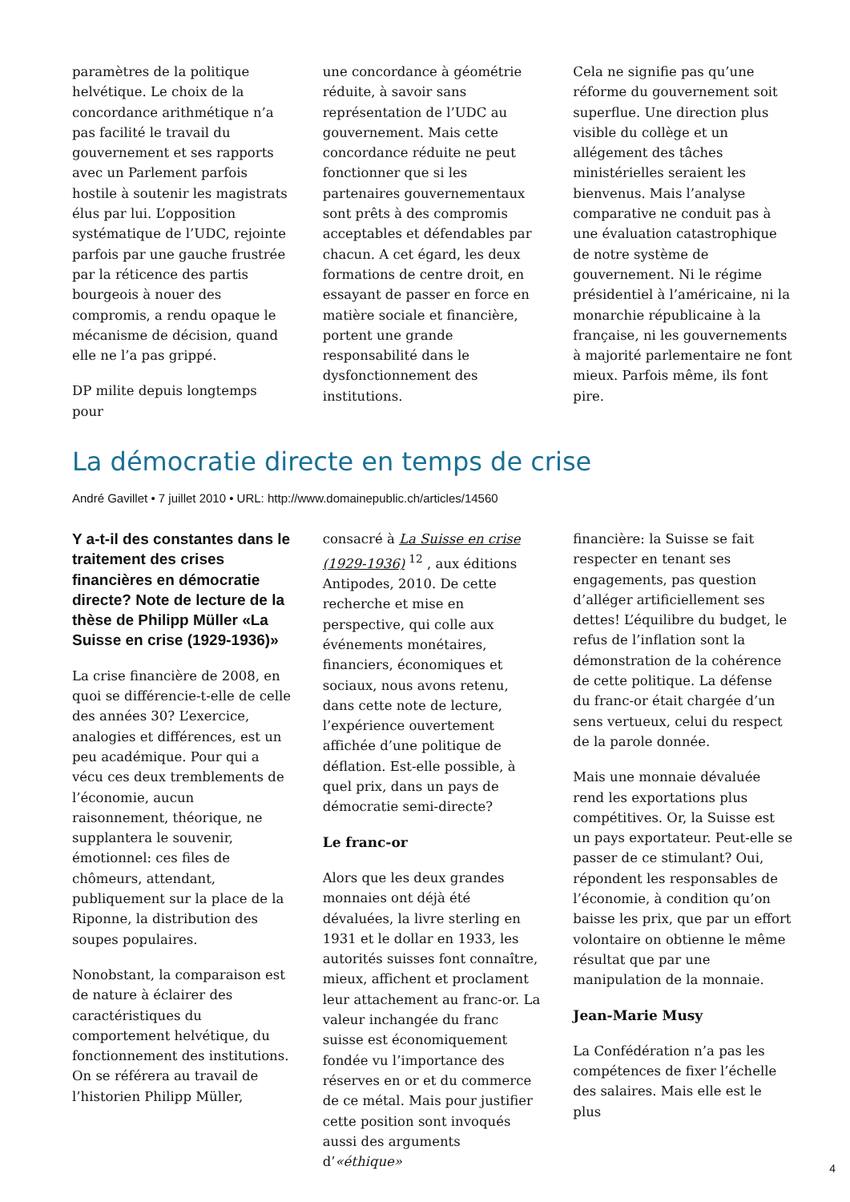paramètres de la politique helvétique. Le choix de la concordance arithmétique n’a pas facilité le travail du gouvernement et ses rapports avec un Parlement parfois hostile à soutenir les magistrats élus par lui. L’opposition systématique de l’UDC, rejointe parfois par une gauche frustrée par la réticence des partis bourgeois à nouer des compromis, a rendu opaque le mécanisme de décision, quand elle ne l’a pas grippé.
DP milite depuis longtemps pour
une concordance à géométrie réduite, à savoir sans représentation de l’UDC au gouvernement. Mais cette concordance réduite ne peut fonctionner que si les partenaires gouvernementaux sont prêts à des compromis acceptables et défendables par chacun. A cet égard, les deux formations de centre droit, en essayant de passer en force en matière sociale et financière, portent une grande responsabilité dans le dysfonctionnement des institutions.
Cela ne signifie pas qu’une réforme du gouvernement soit superflue. Une direction plus visible du collège et un allégement des tâches ministérielles seraient les bienvenus. Mais l’analyse comparative ne conduit pas à une évaluation catastrophique de notre système de gouvernement. Ni le régime présidentiel à l’américaine, ni la monarchie républicaine à la française, ni les gouvernements à majorité parlementaire ne font mieux. Parfois même, ils font pire.
La démocratie directe en temps de crise
André Gavillet • 7 juillet 2010 • URL: http://www.domainepublic.ch/articles/14560
Y a-t-il des constantes dans le traitement des crises financières en démocratie directe? Note de lecture de la thèse de Philipp Müller «La Suisse en crise (1929-1936)»
La crise financière de 2008, en quoi se différencie-t-elle de celle des années 30? L’exercice, analogies et différences, est un peu académique. Pour qui a vécu ces deux tremblements de l’économie, aucun raisonnement, théorique, ne supplantera le souvenir, émotionnel: ces files de chômeurs, attendant, publiquement sur la place de la Riponne, la distribution des soupes populaires.
Nonobstant, la comparaison est de nature à éclairer des caractéristiques du comportement helvétique, du fonctionnement des institutions. On se référera au travail de l’historien Philipp Müller,
consacré à La Suisse en crise (1929-1936) <sup>12</sup> , aux éditions Antipodes, 2010. De cette recherche et mise en perspective, qui colle aux événements monétaires, financiers, économiques et sociaux, nous avons retenu, dans cette note de lecture, l’expérience ouvertement affichée d’une politique de déflation. Est-elle possible, à quel prix, dans un pays de démocratie semi-directe?
Le franc-or
Alors que les deux grandes monnaies ont déjà été dévaluées, la livre sterling en 1931 et le dollar en 1933, les autorités suisses font connaître, mieux, affichent et proclament leur attachement au franc-or. La valeur inchangée du franc suisse est économiquement fondée vu l’importance des réserves en or et du commerce de ce métal. Mais pour justifier cette position sont invoqués aussi des arguments d’«éthique»
financière: la Suisse se fait respecter en tenant ses engagements, pas question d’alléger artificiellement ses dettes! L’équilibre du budget, le refus de l’inflation sont la démonstration de la cohérence de cette politique. La défense du franc-or était chargée d’un sens vertueux, celui du respect de la parole donnée.
Mais une monnaie dévaluée rend les exportations plus compétitives. Or, la Suisse est un pays exportateur. Peut-elle se passer de ce stimulant? Oui, répondent les responsables de l’économie, à condition qu’on baisse les prix, que par un effort volontaire on obtienne le même résultat que par une manipulation de la monnaie.
Jean-Marie Musy
La Confédération n’a pas les compétences de fixer l’échelle des salaires. Mais elle est le plus
4